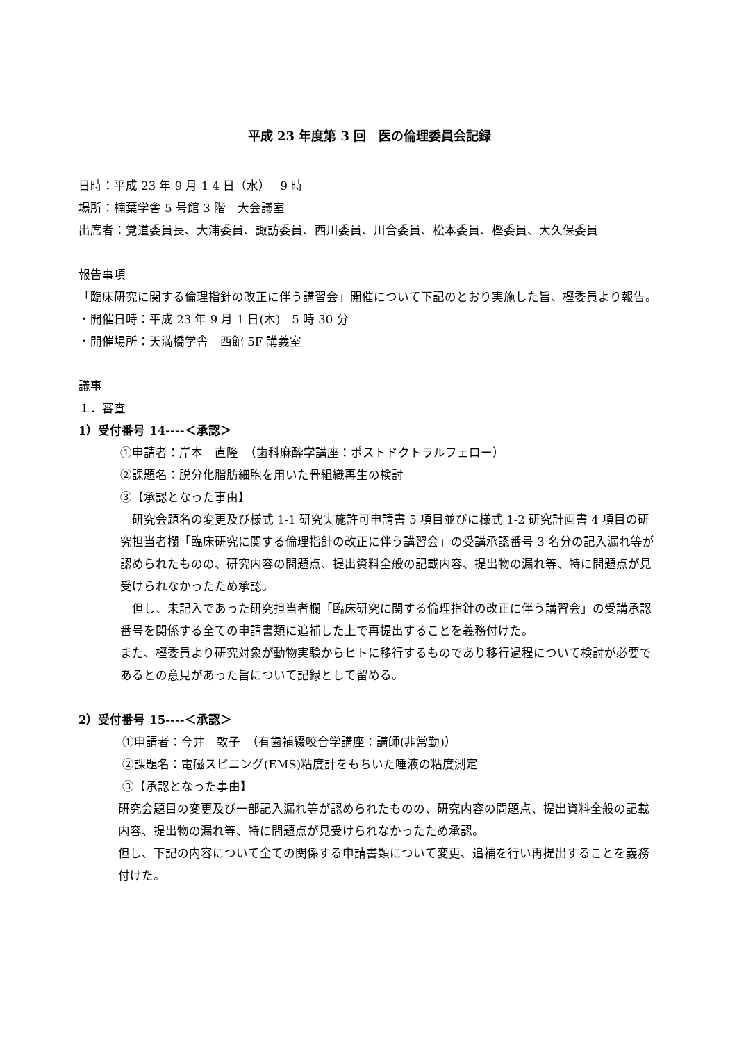平成 23 年度第 3 回　医の倫理委員会記録
日時：平成 23 年 9 月 1 4 日（水）　 9 時
場所：楠葉学舎 5 号館 3 階　大会議室
出席者：覚道委員長、大浦委員、諏訪委員、西川委員、川合委員、松本委員、樫委員、大久保委員
報告事項
「臨床研究に関する倫理指針の改正に伴う講習会」開催について下記のとおり実施した旨、樫委員より報告。
・開催日時：平成 23 年 9 月 1 日(木)　5 時 30 分
・開催場所：天満橋学舎　西館 5F 講義室
議事
１．審査
1）受付番号 14----＜承認＞
①申請者：岸本　直隆　（歯科麻酔学講座：ポストドクトラルフェロー）
②課題名：脱分化脂肪細胞を用いた骨組織再生の検討
③【承認となった事由】
　研究会題名の変更及び様式 1-1 研究実施許可申請書 5 項目並びに様式 1-2 研究計画書 4 項目の研究担当者欄「臨床研究に関する倫理指針の改正に伴う講習会」の受講承認番号 3 名分の記入漏れ等が認められたものの、研究内容の問題点、提出資料全般の記載内容、提出物の漏れ等、特に問題点が見受けられなかったため承認。
　但し、未記入であった研究担当者欄「臨床研究に関する倫理指針の改正に伴う講習会」の受講承認番号を関係する全ての申請書類に追補した上で再提出することを義務付けた。
また、樫委員より研究対象が動物実験からヒトに移行するものであり移行過程について検討が必要であるとの意見があった旨について記録として留める。
2）受付番号 15----＜承認＞
①申請者：今井　敦子　（有歯補綴咬合学講座：講師(非常勤)）
②課題名：電磁スピニング(EMS)粘度計をもちいた唾液の粘度測定
③【承認となった事由】
研究会題目の変更及び一部記入漏れ等が認められたものの、研究内容の問題点、提出資料全般の記載内容、提出物の漏れ等、特に問題点が見受けられなかったため承認。
但し、下記の内容について全ての関係する申請書類について変更、追補を行い再提出することを義務付けた。